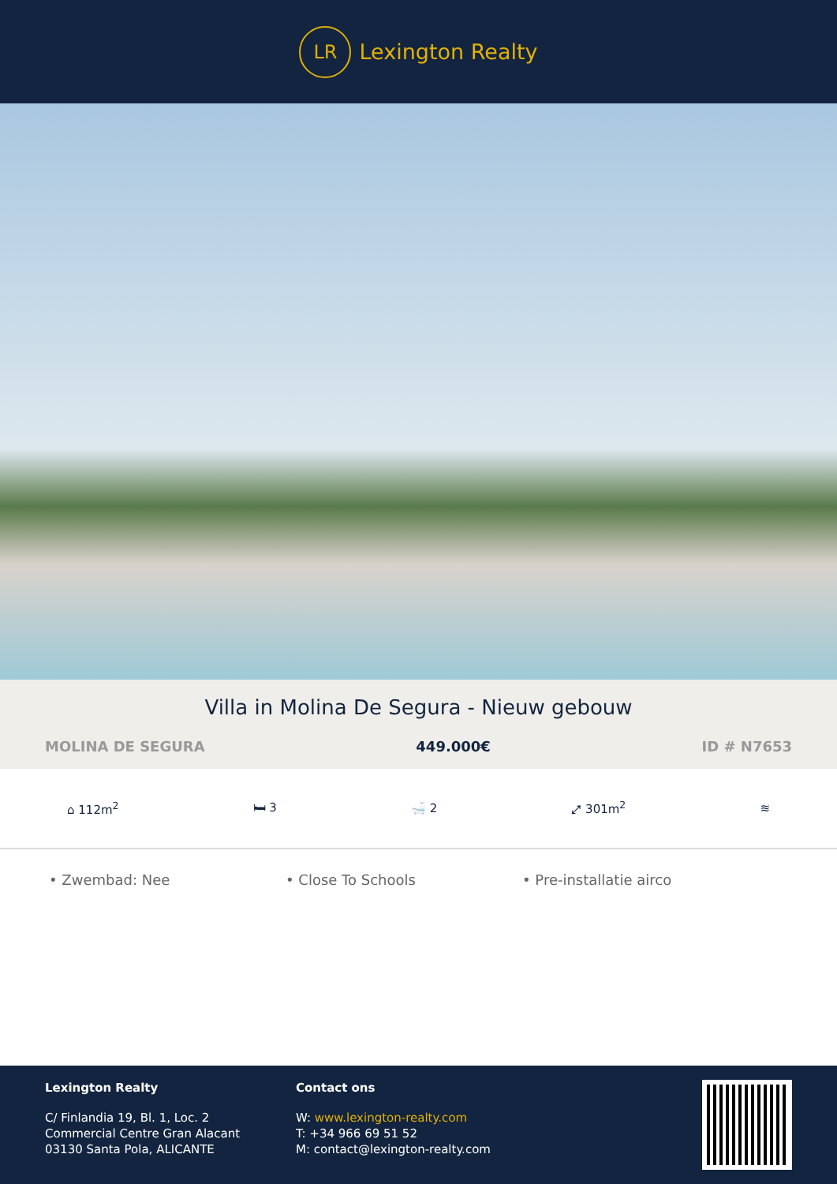LR
Lexington Realty
Villa in Molina De Segura - Nieuw gebouw
MOLINA DE SEGURA 449.000€ ID # N7653
⌂ 112m<sup>2</sup> 🛏 3 🛁 2 ⤢ 301m<sup>2</sup> ≋
• Zwembad: Nee • Close To Schools • Pre-installatie airco
Lexington Realty
C/ Finlandia 19, Bl. 1, Loc. 2
Commercial Centre Gran Alacant
03130 Santa Pola, ALICANTE
Contact ons
W: www.lexington-realty.com
T: +34 966 69 51 52
M: contact@lexington-realty.com